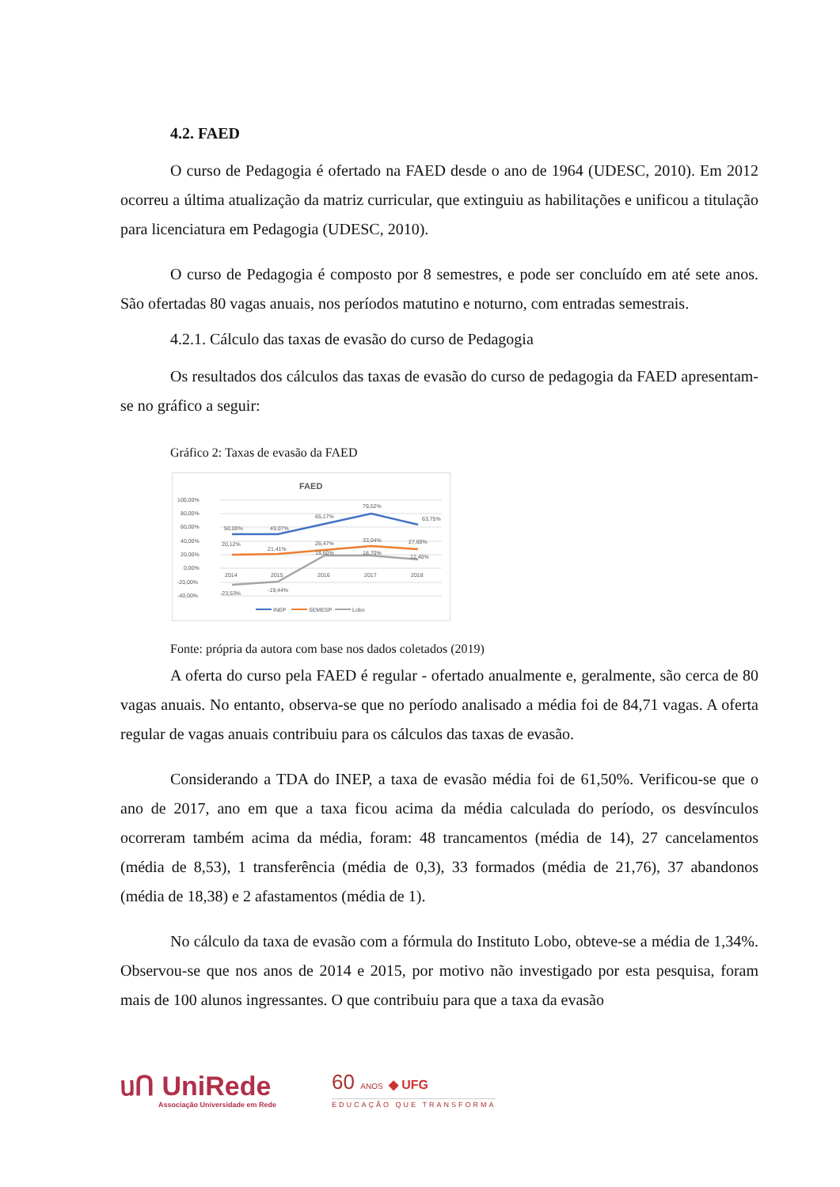4.2. FAED
O curso de Pedagogia é ofertado na FAED desde o ano de 1964 (UDESC, 2010). Em 2012 ocorreu a última atualização da matriz curricular, que extinguiu as habilitações e unificou a titulação para licenciatura em Pedagogia (UDESC, 2010).
O curso de Pedagogia é composto por 8 semestres, e pode ser concluído em até sete anos. São ofertadas 80 vagas anuais, nos períodos matutino e noturno, com entradas semestrais.
4.2.1. Cálculo das taxas de evasão do curso de Pedagogia
Os resultados dos cálculos das taxas de evasão do curso de pedagogia da FAED apresentam-se no gráfico a seguir:
Gráfico 2: Taxas de evasão da FAED
FAED
100,00%
80,00%
60,00%
40,00%
20,00%
0,00%
-20,00%
-40,00%
50,00%
49,07%
65,17%
79,52%
63,75%
20,12%
21,41%
26,47%
33,04%
27,60%
18,60%
18,70%
12,40%
2014
2015
2016
2017
2018
-23,53%
-19,44%
INEP
SEMESP
Lobo
Fonte: própria da autora com base nos dados coletados (2019)
A oferta do curso pela FAED é regular - ofertado anualmente e, geralmente, são cerca de 80 vagas anuais. No entanto, observa-se que no período analisado a média foi de 84,71 vagas. A oferta regular de vagas anuais contribuiu para os cálculos das taxas de evasão.
Considerando a TDA do INEP, a taxa de evasão média foi de 61,50%. Verificou-se que o ano de 2017, ano em que a taxa ficou acima da média calculada do período, os desvínculos ocorreram também acima da média, foram: 48 trancamentos (média de 14), 27 cancelamentos (média de 8,53), 1 transferência (média de 0,3), 33 formados (média de 21,76), 37 abandonos (média de 18,38) e 2 afastamentos (média de 1).
No cálculo da taxa de evasão com a fórmula do Instituto Lobo, obteve-se a média de 1,34%. Observou-se que nos anos de 2014 e 2015, por motivo não investigado por esta pesquisa, foram mais de 100 alunos ingressantes. O que contribuiu para que a taxa da evasão
ᥙՈ UniRede
Associação Universidade em Rede
60 ANOS ◆ UFG
EDUCAÇÃO QUE TRANSFORMA